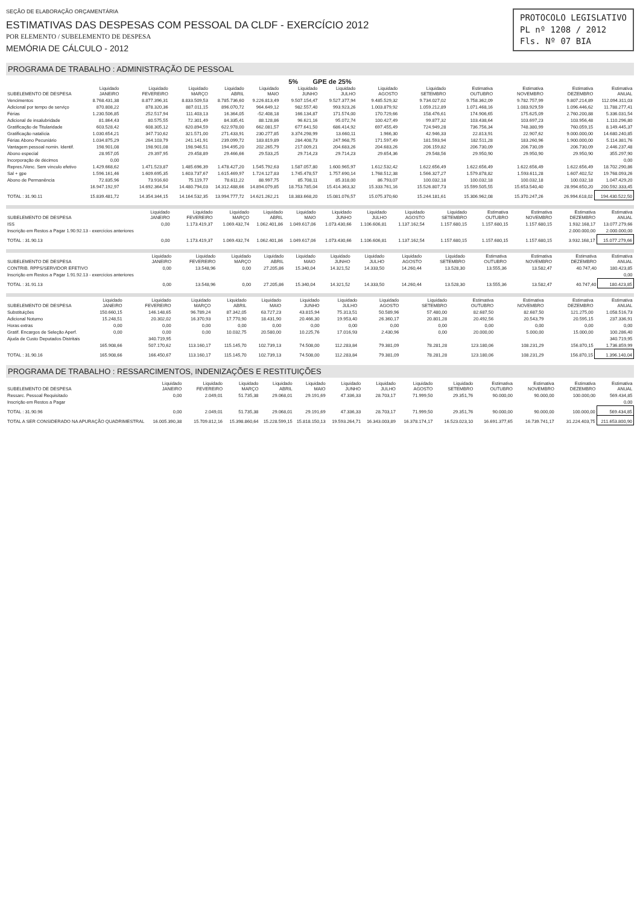SEÇÃO DE ELABORAÇÃO ORÇAMENTÁRIA
ESTIMATIVAS DAS DESPESAS COM PESSOAL DA CLDF - EXERCÍCIO 2012
POR ELEMENTO / SUBELEMENTO DE DESPESA
MEMÓRIA DE CÁLCULO - 2012
PROTOCOLO LEGISLATIVO
PL nº 1208 / 2012
Fls. Nº 07 BIA
PROGRAMA DE TRABALHO : ADMINISTRAÇÃO DE PESSOAL
5% GPE de 25%
| SUBELEMENTO DE DESPESA | Liquidado JANEIRO | Liquidado FEVEREIRO | Liquidado MARÇO | Liquidado ABRIL | Liquidado MAIO | Liquidado JUNHO | Liquidado JULHO | Liquidado AGOSTO | Liquidado SETEMBRO | Estimativa OUTUBRO | Estimativa NOVEMBRO | Estimativa DEZEMBRO | Estimativa ANUAL |
| --- | --- | --- | --- | --- | --- | --- | --- | --- | --- | --- | --- | --- | --- |
| Vencimentos | 8.768.431,38 | 8.877.396,31 | 8.833.509,53 | 8.785.736,60 | 9.226.813,49 | 9.507.154,47 | 9.527.377,94 | 9.485.529,32 | 9.734.027,02 | 9.758.362,09 | 9.782.757,99 | 9.807.214,89 | 112.094.311,03 |
| Adicional por tempo de serviço | 870.808,22 | 878.320,36 | 887.011,15 | 896.070,72 | 964.649,12 | 982.557,40 | 993.923,26 | 1.003.879,92 | 1.059.212,89 | 1.071.468,16 | 1.083.929,59 | 1.096.446,62 | 11.788.277,41 |
| Férias | 1.230.506,85 | 252.517,94 | 111.403,13 | 16.364,05 | -52.408,18 | 166.134,87 | 171.574,00 | 170.729,66 | 158.476,61 | 174.906,65 | 175.625,09 | 2.760.200,88 | 5.336.031,54 |
| Adicional de insalubridade | 81.864,43 | 80.575,55 | 72.301,49 | 84.335,41 | 88.128,86 | 96.621,16 | 95.072,74 | 100.427,49 | 99.877,32 | 103.438,64 | 103.697,23 | 103.956,48 | 1.110.296,80 |
| Gratificação de Titularidade | 603.528,42 | 608.305,12 | 620.894,59 | 622.978,00 | 662.081,57 | 677.641,50 | 686.414,92 | 697.455,49 | 724.949,28 | 736.756,34 | 748.380,99 | 760.059,15 | 8.149.445,37 |
| Gratificação natalícia | 1.030.654,21 | 347.710,62 | 321.571,00 | 271.433,91 | 230.277,85 | 3.374.298,99 | 13.660,11 | 1.966,30 | 42.946,33 | 22.813,91 | 22.907,62 | 9.000.000,00 | 14.680.240,85 |
| Férias Abono Pecuniário | 1.034.875,29 | 264.103,79 | 241.141,91 | 239.099,72 | 183.819,89 | 284.408,73 | 247.968,75 | 171.597,49 | 181.593,94 | 182.511,28 | 183.260,96 | 1.900.000,00 | 5.114.381,76 |
| Vantagem pessoal nomin. Identif. | 198.901,08 | 198.901,08 | 198.946,51 | 194.495,20 | 202.265,79 | 217.009,21 | 204.683,26 | 204.683,26 | 206.159,82 | 206.730,09 | 206.730,09 | 206.730,09 | 2.446.237,48 |
| Abono especial | 28.957,05 | 29.397,95 | 29.458,89 | 29.466,66 | 29.533,25 | 29.714,23 | 29.714,23 | 29.654,36 | 29.548,56 | 29.950,90 | 29.950,90 | 29.950,90 | 355.297,90 |
| Incorporação de décimos | 0,00 | | | | | | | | | | | | 0,00 |
| Repres./Venc. Sem vínculo efetivo | 1.429.668,62 | 1.471.523,87 | 1.485.696,39 | 1.478.427,20 | 1.545.792,63 | 1.587.057,80 | 1.600.965,97 | 1.612.532,42 | 1.622.656,49 | 1.622.656,49 | 1.622.656,49 | 1.622.656,49 | 18.702.290,86 |
| Sal + gpe | 1.596.161,46 | 1.609.695,35 | 1.603.737,67 | 1.615.469,97 | 1.724.127,83 | 1.745.478,57 | 1.757.690,14 | 1.768.512,38 | 1.566.327,27 | 1.579.878,82 | 1.593.611,28 | 1.607.402,52 | 19.768.093,26 |
| Abono de Permanência | 72.835,96 | 73.916,60 | 75.119,77 | 78.611,22 | 88.997,75 | 85.708,11 | 85.318,00 | 86.793,07 | 100.032,18 | 100.032,18 | 100.032,18 | 100.032,18 | 1.047.429,20 |
| | 16.947.192,97 | 14.692.364,54 | 14.480.794,03 | 14.312.488,66 | 14.894.079,85 | 18.753.785,04 | 15.414.363,32 | 15.333.761,16 | 15.526.807,73 | 15.599.505,55 | 15.653.540,40 | 28.994.650,20 | 200.592.333,45 |
| TOTAL : 31.90.11 | 15.839.481,72 | 14.354.344,15 | 14.164.532,35 | 13.994.777,72 | 14.621.262,21 | 18.383.668,20 | 15.081.076,57 | 15.075.370,60 | 15.244.181,61 | 15.306.962,08 | 15.370.247,26 | 26.994.618,02 | 194.430.522,50 |
| SUBELEMENTO DE DESPESA | Liquidado JANEIRO | Liquidado FEVEREIRO | Liquidado MARÇO | Liquidado ABRIL | Liquidado MAIO | Liquidado JUNHO | Liquidado JULHO | Liquidado AGOSTO | Liquidado SETEMBRO | Estimativa OUTUBRO | Estimativa NOVEMBRO | Estimativa DEZEMBRO | Estimativa ANUAL |
| --- | --- | --- | --- | --- | --- | --- | --- | --- | --- | --- | --- | --- | --- |
| ISS | 0,00 | 1.173.419,37 | 1.069.432,74 | 1.062.401,86 | 1.049.617,06 | 1.073.430,66 | 1.106.606,81 | 1.137.162,54 | 1.157.680,15 | 1.157.680,15 | 1.157.680,15 | 1.932.168,17 | 13.077.279,66 |
| Inscrição em Restos a Pagar 1.90.92.13 - exercícios anteriores | | | | | | | | | | | | 2.000.000,00 | 2.000.000,00 |
| TOTAL : 31.90.13 | 0,00 | 1.173.419,37 | 1.069.432,74 | 1.062.401,86 | 1.049.617,06 | 1.073.430,66 | 1.106.606,81 | 1.137.162,54 | 1.157.680,15 | 1.157.680,15 | 1.157.680,15 | 3.932.168,17 | 15.077.279,66 |
| SUBELEMENTO DE DESPESA | Liquidado JANEIRO | Liquidado FEVEREIRO | Liquidado MARÇO | Liquidado ABRIL | Liquidado MAIO | Liquidado JUNHO | Liquidado JULHO | Liquidado AGOSTO | Liquidado SETEMBRO | Estimativa OUTUBRO | Estimativa NOVEMBRO | Estimativa DEZEMBRO | Estimativa ANUAL |
| --- | --- | --- | --- | --- | --- | --- | --- | --- | --- | --- | --- | --- | --- |
| CONTRIB. RPPS/SERVIDOR EFETIVO | 0,00 | 13.548,96 | 0,00 | 27.205,86 | 15.340,04 | 14.321,52 | 14.333,50 | 14.260,44 | 13.528,30 | 13.555,36 | 13.582,47 | 40.747,40 | 180.423,85 |
| Inscrição em Restos a Pagar 1.91.92.13 - exercícios anteriores | | | | | | | | | | | | | 0,00 |
| TOTAL : 31.91.13 | 0,00 | 13.548,96 | 0,00 | 27.205,86 | 15.340,04 | 14.321,52 | 14.333,50 | 14.260,44 | 13.528,30 | 13.555,36 | 13.582,47 | 40.747,40 | 180.423,85 |
| SUBELEMENTO DE DESPESA | Liquidado JANEIRO | Liquidado FEVEREIRO | Liquidado MARÇO | Liquidado ABRIL | Liquidado MAIO | Liquidado JUNHO | Liquidado JULHO | Liquidado AGOSTO | Liquidado SETEMBRO | Estimativa OUTUBRO | Estimativa NOVEMBRO | Estimativa DEZEMBRO | Estimativa ANUAL |
| --- | --- | --- | --- | --- | --- | --- | --- | --- | --- | --- | --- | --- | --- |
| Substituições | 150.660,15 | 146.148,65 | 96.789,24 | 87.342,05 | 63.727,23 | 43.815,94 | 75.313,51 | 50.589,96 | 57.480,00 | 82.687,50 | 82.687,50 | 121.275,00 | 1.058.516,73 |
| Adicional Noturno | 15.248,51 | 20.302,02 | 16.370,93 | 17.770,90 | 18.431,90 | 20.466,30 | 19.953,40 | 26.360,17 | 20.801,28 | 20.492,56 | 20.543,79 | 20.595,15 | 237.336,91 |
| Horas extras | 0,00 | 0,00 | 0,00 | 0,00 | 0,00 | 0,00 | 0,00 | 0,00 | 0,00 | 0,00 | 0,00 | 0,00 | 0,00 |
| Gratif. Encargos de Seleção Aperf. | 0,00 | 0,00 | 0,00 | 10.032,75 | 20.580,00 | 10.225,76 | 17.016,93 | 2.430,96 | 0,00 | 20.000,00 | 5.000,00 | 15.000,00 | 100.286,40 |
| Ajuda de Custo Deputados Distritais | | 340.719,95 | | | | | | | | | | | 340.719,95 |
| | 165.908,66 | 507.170,62 | 113.160,17 | 115.145,70 | 102.739,13 | 74.508,00 | 112.283,84 | 79.381,09 | 78.281,28 | 123.180,06 | 108.231,29 | 156.870,15 | 1.736.859,99 |
| TOTAL : 31.90.16 | 165.908,66 | 166.450,67 | 113.160,17 | 115.145,70 | 102.739,13 | 74.508,00 | 112.283,84 | 79.381,09 | 78.281,28 | 123.180,06 | 108.231,29 | 156.870,15 | 1.396.140,04 |
PROGRAMA DE TRABALHO : RESSARCIMENTOS, INDENIZAÇÕES E RESTITUIÇÕES
| SUBELEMENTO DE DESPESA | Liquidado JANEIRO | Liquidado FEVEREIRO | Liquidado MARÇO | Liquidado ABRIL | Liquidado MAIO | Liquidado JUNHO | Liquidado JULHO | Liquidado AGOSTO | Liquidado SETEMBRO | Estimativa OUTUBRO | Estimativa NOVEMBRO | Estimativa DEZEMBRO | Estimativa ANUAL |
| --- | --- | --- | --- | --- | --- | --- | --- | --- | --- | --- | --- | --- | --- |
| Ressarc. Pessoal Requisitado | 0,00 | 2.049,01 | 51.735,38 | 29.068,01 | 29.191,69 | 47.336,33 | 28.703,17 | 71.999,50 | 29.351,76 | 90.000,00 | 90.000,00 | 100.000,00 | 569.434,85 |
| Inscrição em Restos a Pagar | | | | | | | | | | | | | 0,00 |
| TOTAL : 31.90.96 | 0,00 | 2.049,01 | 51.735,38 | 29.068,01 | 29.191,69 | 47.336,33 | 28.703,17 | 71.999,50 | 29.351,76 | 90.000,00 | 90.000,00 | 100.000,00 | 569.434,85 |
| TOTAL A SER CONSIDERADO NA APURAÇÃO QUADRIMESTRAL | 16.005.390,38 | 15.709.812,16 | 15.398.860,64 | 15.228.599,15 | 15.818.150,13 | 19.593.264,71 | 16.343.003,89 | 16.378.174,17 | 16.523.023,10 | 16.691.377,65 | 16.739.741,17 | 31.224.403,75 | 211.653.800,90 |